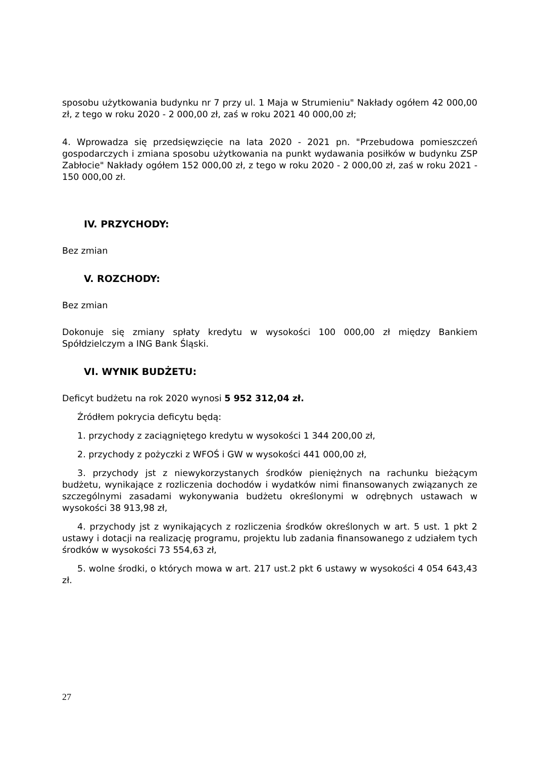sposobu użytkowania budynku nr 7 przy ul. 1 Maja w Strumieniu" Nakłady ogółem 42 000,00 zł, z tego w roku 2020 - 2 000,00 zł, zaś w roku 2021 40 000,00 zł;
4. Wprowadza się przedsięwzięcie na lata 2020 - 2021 pn. "Przebudowa pomieszczeń gospodarczych i zmiana sposobu użytkowania na punkt wydawania posiłków w budynku ZSP Zabłocie" Nakłady ogółem 152 000,00 zł, z tego w roku 2020 - 2 000,00 zł, zaś w roku 2021 - 150 000,00 zł.
IV. PRZYCHODY:
Bez zmian
V. ROZCHODY:
Bez zmian
Dokonuje się zmiany spłaty kredytu w wysokości 100 000,00 zł między Bankiem Spółdzielczym a ING Bank Śląski.
VI. WYNIK BUDŻETU:
Deficyt budżetu na rok 2020 wynosi 5 952 312,04 zł.
Źródłem pokrycia deficytu będą:
1. przychody z zaciągniętego kredytu w wysokości 1 344 200,00 zł,
2. przychody z pożyczki z WFOŚ i GW w wysokości 441 000,00 zł,
3. przychody jst z niewykorzystanych środków pieniężnych na rachunku bieżącym budżetu, wynikające z rozliczenia dochodów i wydatków nimi finansowanych związanych ze szczególnymi zasadami wykonywania budżetu określonymi w odrębnych ustawach w wysokości 38 913,98 zł,
4. przychody jst z wynikających z rozliczenia środków określonych w art. 5 ust. 1 pkt 2 ustawy i dotacji na realizację programu, projektu lub zadania finansowanego z udziałem tych środków w wysokości 73 554,63 zł,
5. wolne środki, o których mowa w art. 217 ust.2 pkt 6 ustawy w wysokości 4 054 643,43 zł.
27